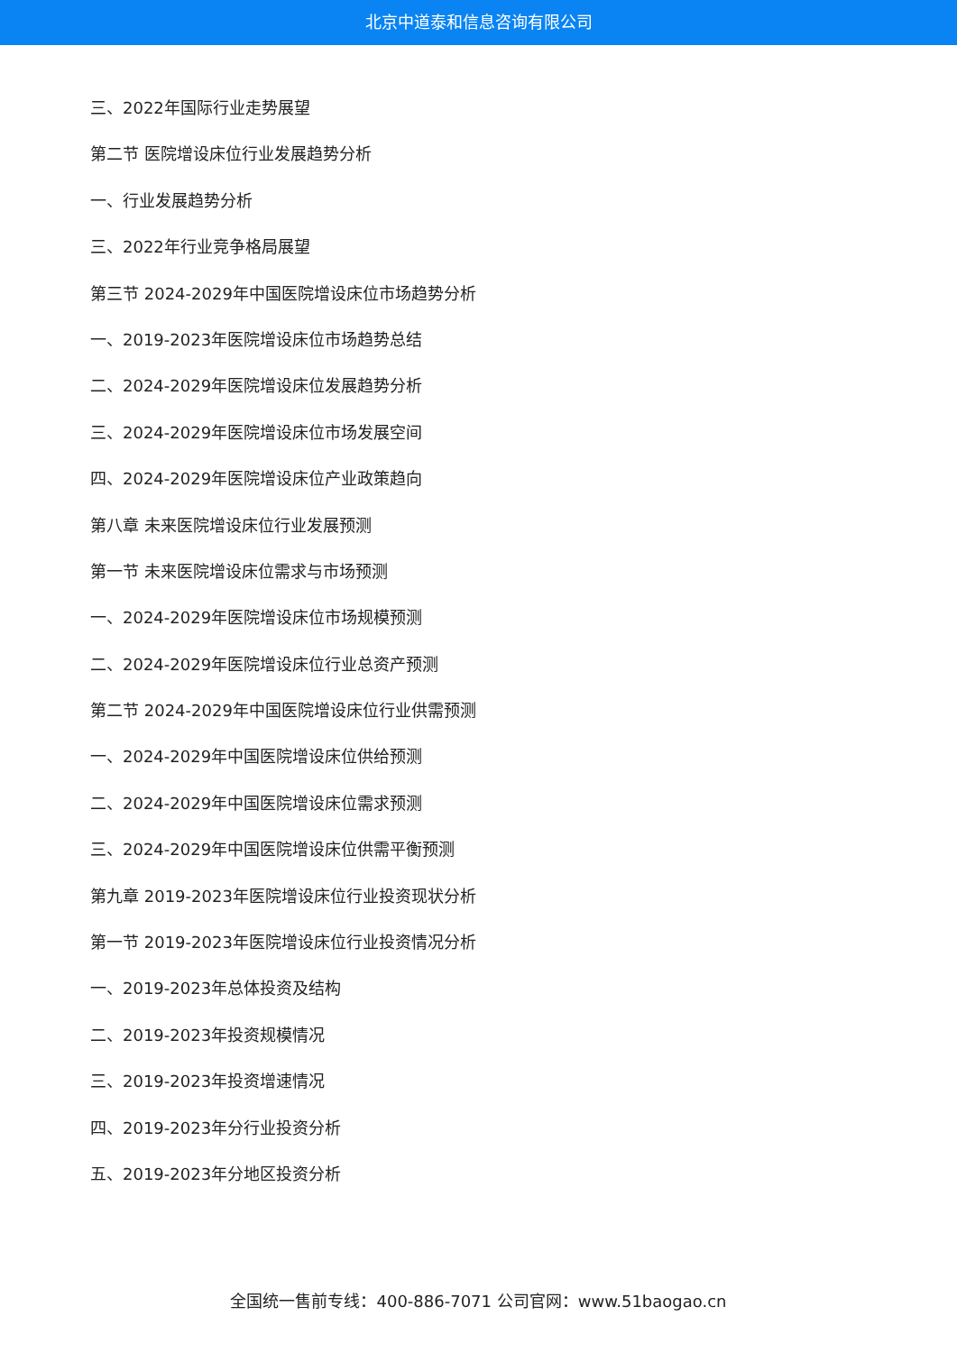北京中道泰和信息咨询有限公司
三、2022年国际行业走势展望
第二节 医院增设床位行业发展趋势分析
一、行业发展趋势分析
三、2022年行业竞争格局展望
第三节 2024-2029年中国医院增设床位市场趋势分析
一、2019-2023年医院增设床位市场趋势总结
二、2024-2029年医院增设床位发展趋势分析
三、2024-2029年医院增设床位市场发展空间
四、2024-2029年医院增设床位产业政策趋向
第八章 未来医院增设床位行业发展预测
第一节 未来医院增设床位需求与市场预测
一、2024-2029年医院增设床位市场规模预测
二、2024-2029年医院增设床位行业总资产预测
第二节 2024-2029年中国医院增设床位行业供需预测
一、2024-2029年中国医院增设床位供给预测
二、2024-2029年中国医院增设床位需求预测
三、2024-2029年中国医院增设床位供需平衡预测
第九章 2019-2023年医院增设床位行业投资现状分析
第一节 2019-2023年医院增设床位行业投资情况分析
一、2019-2023年总体投资及结构
二、2019-2023年投资规模情况
三、2019-2023年投资增速情况
四、2019-2023年分行业投资分析
五、2019-2023年分地区投资分析
全国统一售前专线：400-886-7071 公司官网：www.51baogao.cn